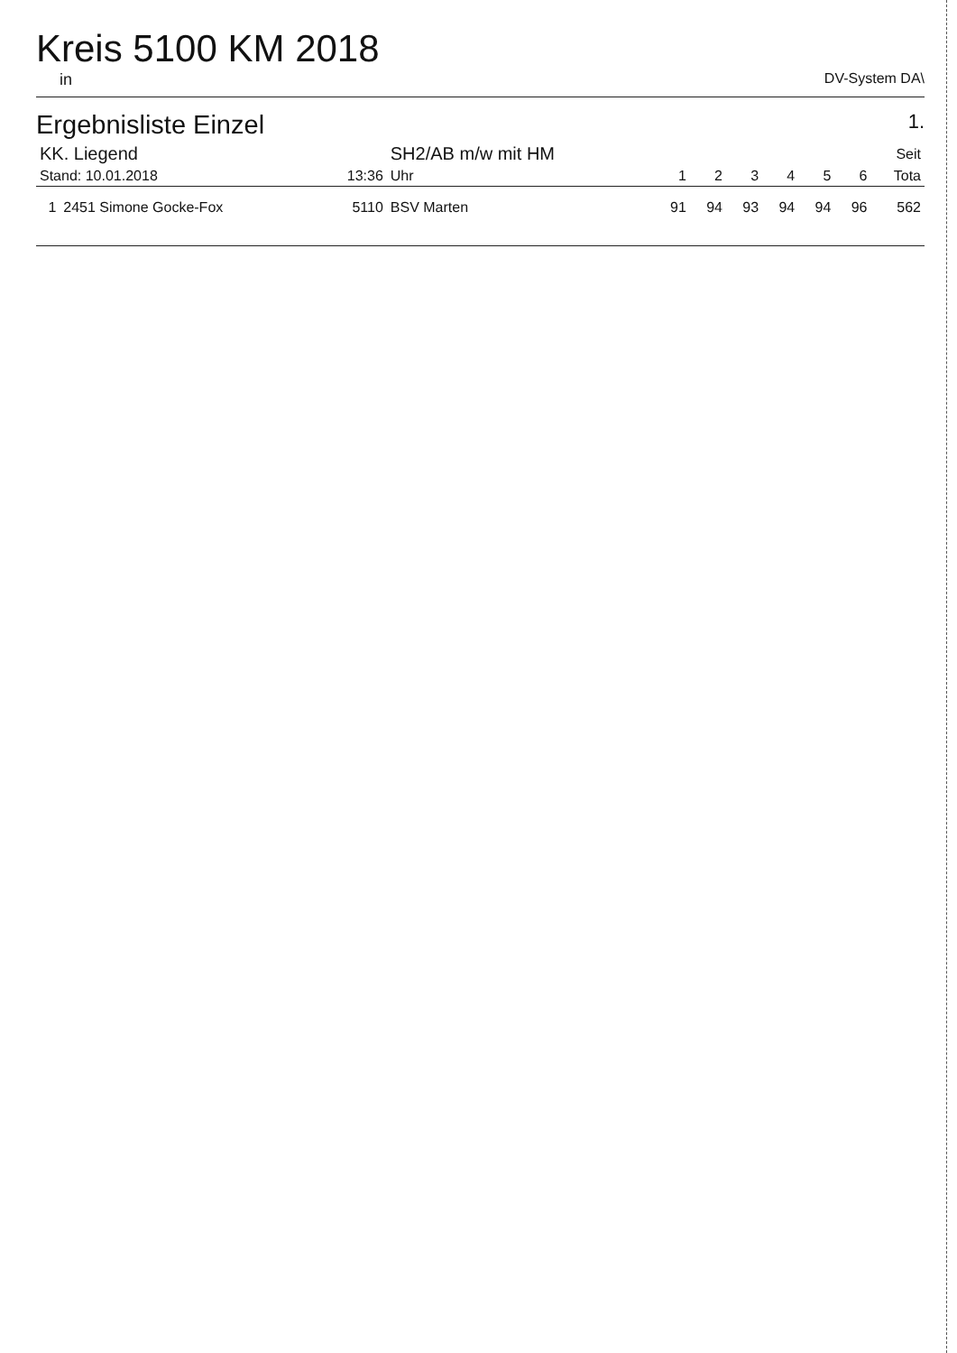Kreis 5100 KM 2018
in DV-System DA\
Ergebnisliste Einzel 1.
| KK. Liegend | | | SH2/AB m/w mit HM | | | | | | | Seit |
| Stand: 10.01.2018 | | 13:36 | Uhr | 1 | 2 | 3 | 4 | 5 | 6 | Tota |
| 1 | 2451 Simone Gocke-Fox | 5110 | BSV Marten | 91 | 94 | 93 | 94 | 94 | 96 | 562 |